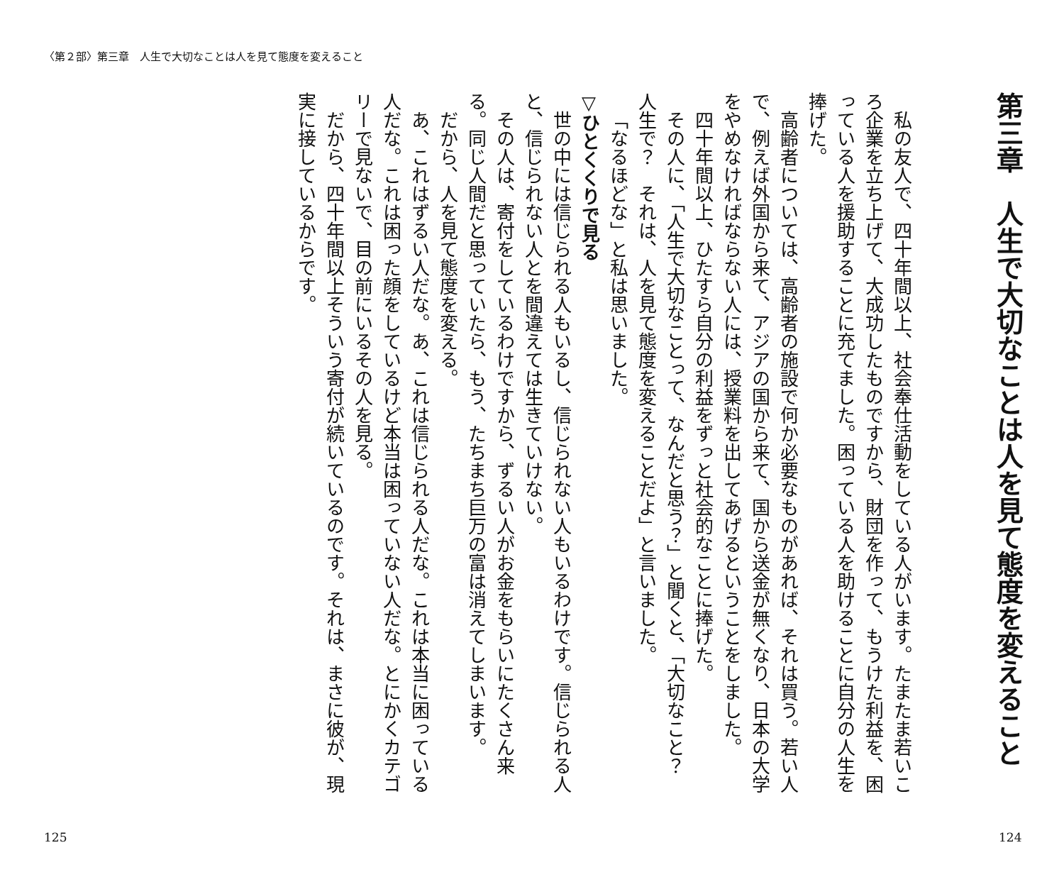〈第２部〉第三章　人生で大切なことは人を見て態度を変えること
第三章　人生で大切なことは人を見て態度を変えること
私の友人で、四十年間以上、社会奉仕活動をしている人がいます。たまたま若いころ企業を立ち上げて、大成功したものですから、財団を作って、もうけた利益を、困っている人を援助することに充てました。困っている人を助けることに自分の人生を捧げた。
高齢者については、高齢者の施設で何か必要なものがあれば、それは買う。若い人で、例えば外国から来て、アジアの国から来て、国から送金が無くなり、日本の大学をやめなければならない人には、授業料を出してあげるということをしました。
四十年間以上、ひたすら自分の利益をずっと社会的なことに捧げた。
その人に、「人生で大切なことって、なんだと思う？」と聞くと、「大切なこと？　人生で？　それは、人を見て態度を変えることだよ」と言いました。
「なるほどな」と私は思いました。
▽ひとくくりで見る
世の中には信じられる人もいるし、信じられない人もいるわけです。信じられる人と、信じられない人とを間違えては生きていけない。
その人は、寄付をしているわけですから、ずるい人がお金をもらいにたくさん来る。同じ人間だと思っていたら、もう、たちまち巨万の富は消えてしまいます。
だから、人を見て態度を変える。
あ、これはずるい人だな。あ、これは信じられる人だな。これは本当に困っている人だな。これは困った顔をしているけど本当は困っていない人だな。とにかくカテゴリーで見ないで、目の前にいるその人を見る。
だから、四十年間以上そういう寄付が続いているのです。それは、まさに彼が、現実に接しているからです。
124
125